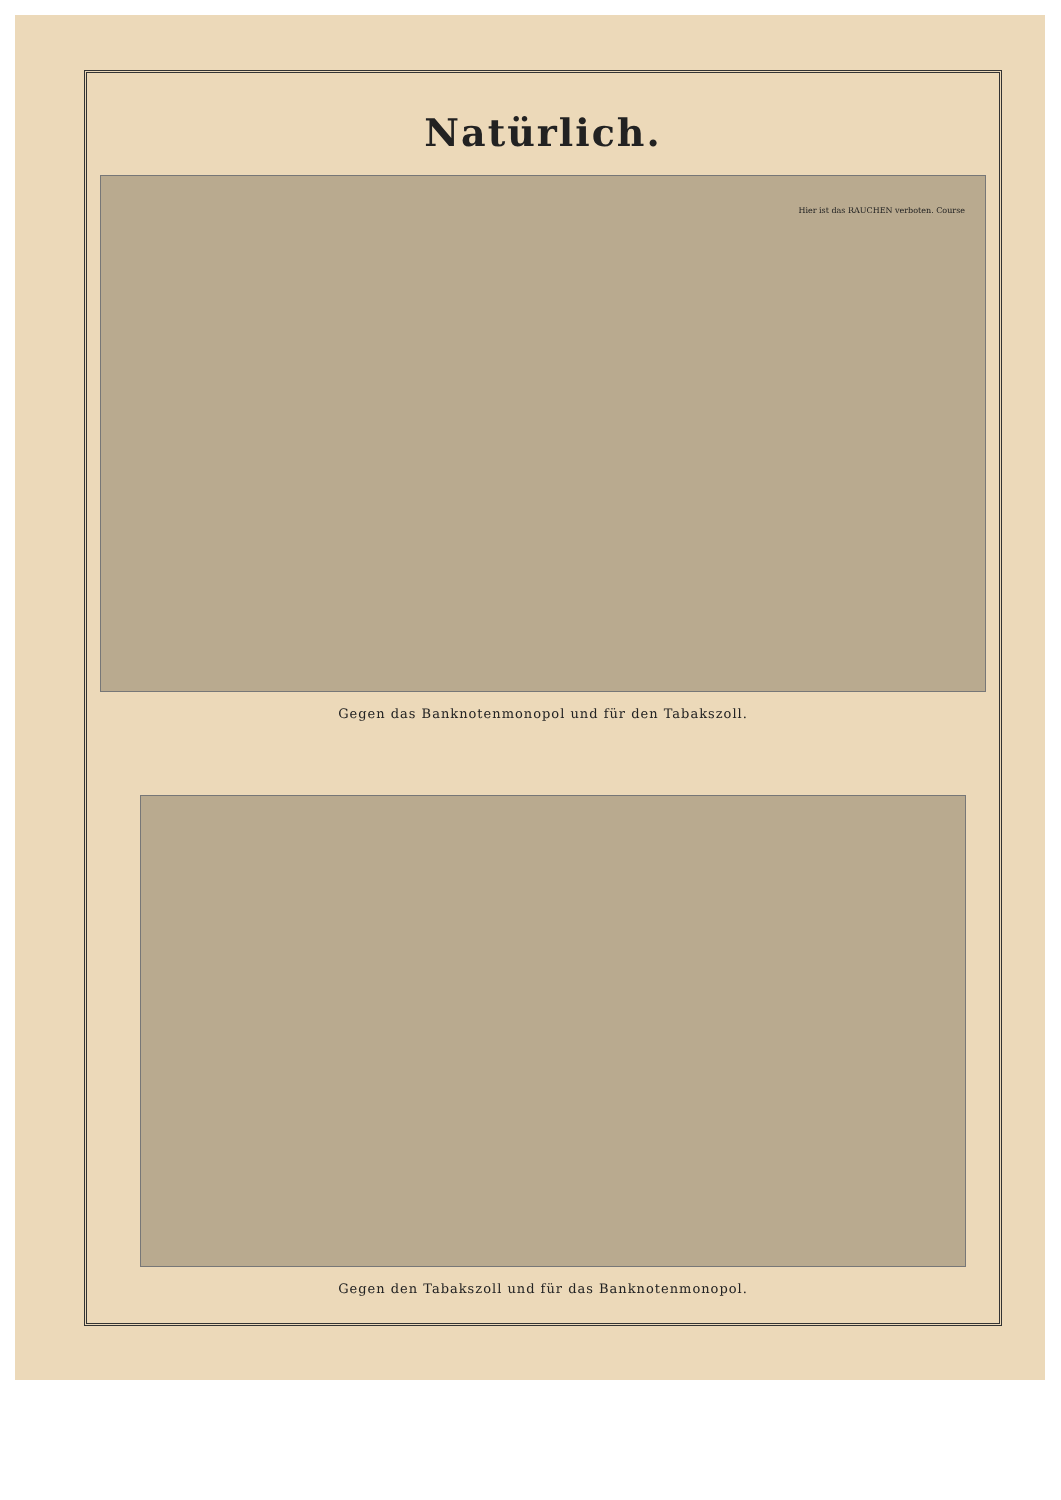Natürlich.
Hier ist das RAUCHEN verboten. Course
Gegen das Banknotenmonopol und für den Tabakszoll.
Gegen den Tabakszoll und für das Banknotenmonopol.